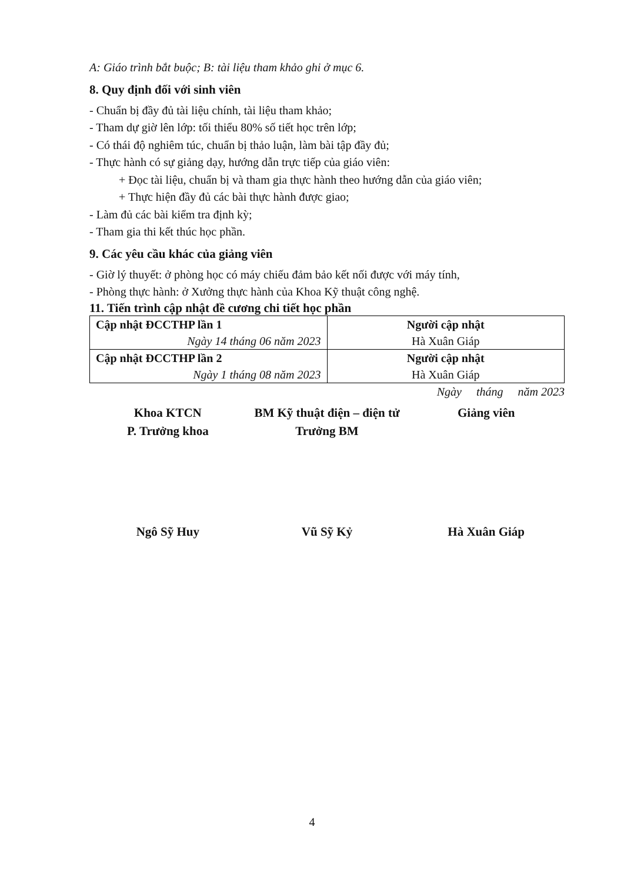A: Giáo trình bắt buộc; B: tài liệu tham khảo ghi ở mục 6.
8. Quy định đối với sinh viên
- Chuẩn bị đầy đủ tài liệu chính, tài liệu tham khảo;
- Tham dự giờ lên lớp: tối thiểu 80% số tiết học trên lớp;
- Có thái độ nghiêm túc, chuẩn bị thảo luận, làm bài tập đầy đủ;
- Thực hành có sự giảng dạy, hướng dẫn trực tiếp của giáo viên:
+ Đọc tài liệu, chuẩn bị và tham gia thực hành theo hướng dẫn của giáo viên;
+ Thực hiện đầy đủ các bài thực hành được giao;
- Làm đủ các bài kiểm tra định kỳ;
- Tham gia thi kết thúc học phần.
9. Các yêu cầu khác của giảng viên
- Giờ lý thuyết: ở phòng học có máy chiếu đảm bảo kết nối được với máy tính,
- Phòng thực hành: ở Xưởng thực hành của Khoa Kỹ thuật công nghệ.
11. Tiến trình cập nhật đề cương chi tiết học phần
| Cập nhật ĐCCTHP lần 1 Ngày 14 tháng 06 năm 2023 | Người cập nhật Hà Xuân Giáp |
| Cập nhật ĐCCTHP lần 2 Ngày 1 tháng 08 năm 2023 | Người cập nhật Hà Xuân Giáp |
Ngày tháng năm 2023
Khoa KTCN
P. Trưởng khoa
Ngô Sỹ Huy
BM Kỹ thuật điện – điện tử
Trưởng BM
Vũ Sỹ Kỷ
Giảng viên
Hà Xuân Giáp
4